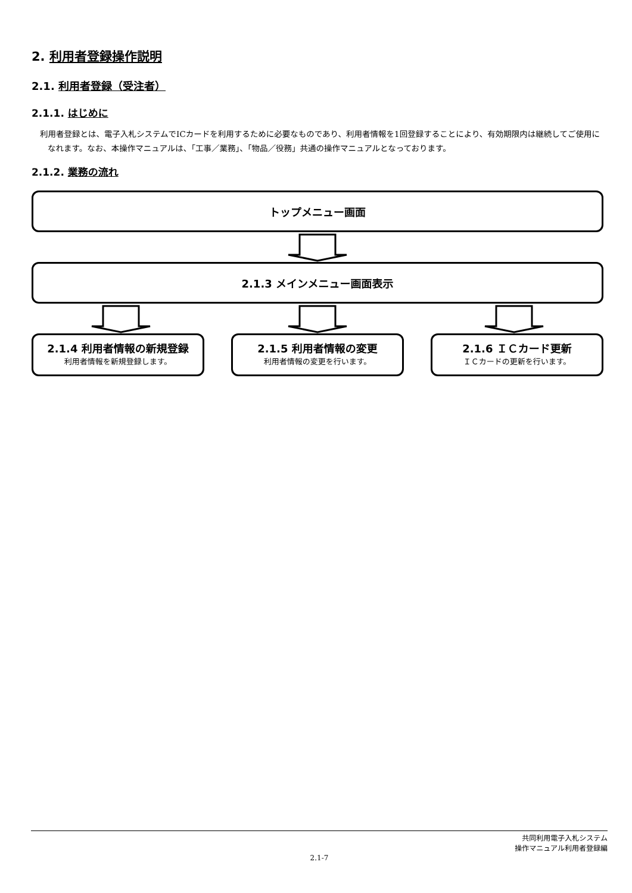2. 利用者登録操作説明
2.1. 利用者登録（受注者）
2.1.1. はじめに
利用者登録とは、電子入札システムでICカードを利用するために必要なものであり、利用者情報を1回登録することにより、有効期限内は継続してご使用になれます。なお、本操作マニュアルは、「工事／業務」、「物品／役務」共通の操作マニュアルとなっております。
2.1.2. 業務の流れ
トップメニュー画面
2.1.3 メインメニュー画面表示
2.1.4 利用者情報の新規登録
利用者情報を新規登録します。
2.1.5 利用者情報の変更
利用者情報の変更を行います。
2.1.6 ＩＣカード更新
ＩＣカードの更新を行います。
共同利用電子入札システム
操作マニュアル利用者登録編
2.1-7